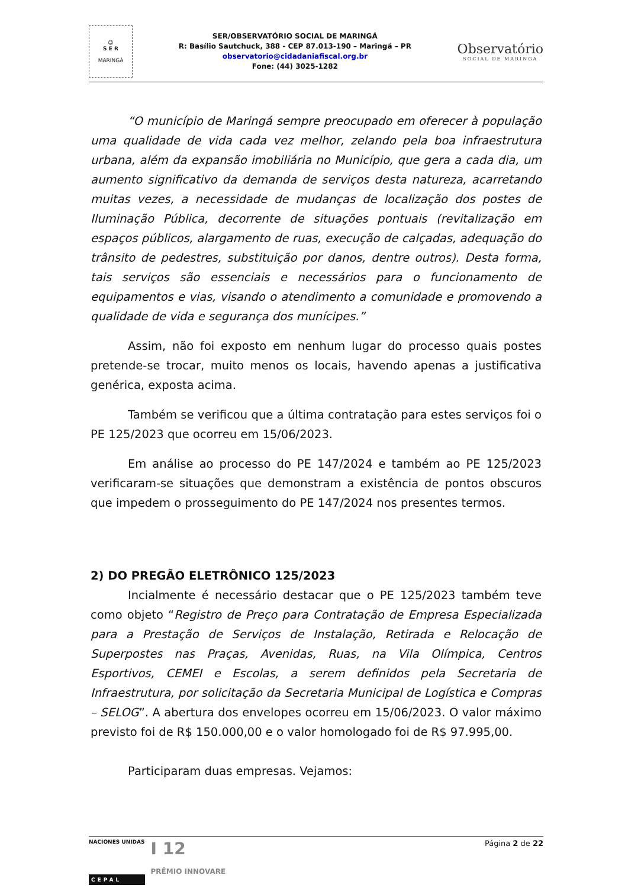☺
S E R
MARINGÁ
SER/OBSERVATÓRIO SOCIAL DE MARINGÁ
R: Basílio Sautchuck, 388 - CEP 87.013-190 – Maringá – PR
observatorio@cidadaniafiscal.org.br
Fone: (44) 3025-1282
Observatório
SOCIAL DE MARINGA
“O município de Maringá sempre preocupado em oferecer à população uma qualidade de vida cada vez melhor, zelando pela boa infraestrutura urbana, além da expansão imobiliária no Município, que gera a cada dia, um aumento significativo da demanda de serviços desta natureza, acarretando muitas vezes, a necessidade de mudanças de localização dos postes de Iluminação Pública, decorrente de situações pontuais (revitalização em espaços públicos, alargamento de ruas, execução de calçadas, adequação do trânsito de pedestres, substituição por danos, dentre outros). Desta forma, tais serviços são essenciais e necessários para o funcionamento de equipamentos e vias, visando o atendimento a comunidade e promovendo a qualidade de vida e segurança dos munícipes.”
Assim, não foi exposto em nenhum lugar do processo quais postes pretende-se trocar, muito menos os locais, havendo apenas a justificativa genérica, exposta acima.
Também se verificou que a última contratação para estes serviços foi o PE 125/2023 que ocorreu em 15/06/2023.
Em análise ao processo do PE 147/2024 e também ao PE 125/2023 verificaram-se situações que demonstram a existência de pontos obscuros que impedem o prosseguimento do PE 147/2024 nos presentes termos.
2) DO PREGÃO ELETRÔNICO 125/2023
Incialmente é necessário destacar que o PE 125/2023 também teve como objeto “Registro de Preço para Contratação de Empresa Especializada para a Prestação de Serviços de Instalação, Retirada e Relocação de Superpostes nas Praças, Avenidas, Ruas, na Vila Olímpica, Centros Esportivos, CEMEI e Escolas, a serem definidos pela Secretaria de Infraestrutura, por solicitação da Secretaria Municipal de Logística e Compras – SELOG”. A abertura dos envelopes ocorreu em 15/06/2023. O valor máximo previsto foi de R$ 150.000,00 e o valor homologado foi de R$ 97.995,00.
Participaram duas empresas. Vejamos:
NACIONES UNIDAS
CEPAL
I 12
PRÊMIO INNOVARE
Página 2 de 22